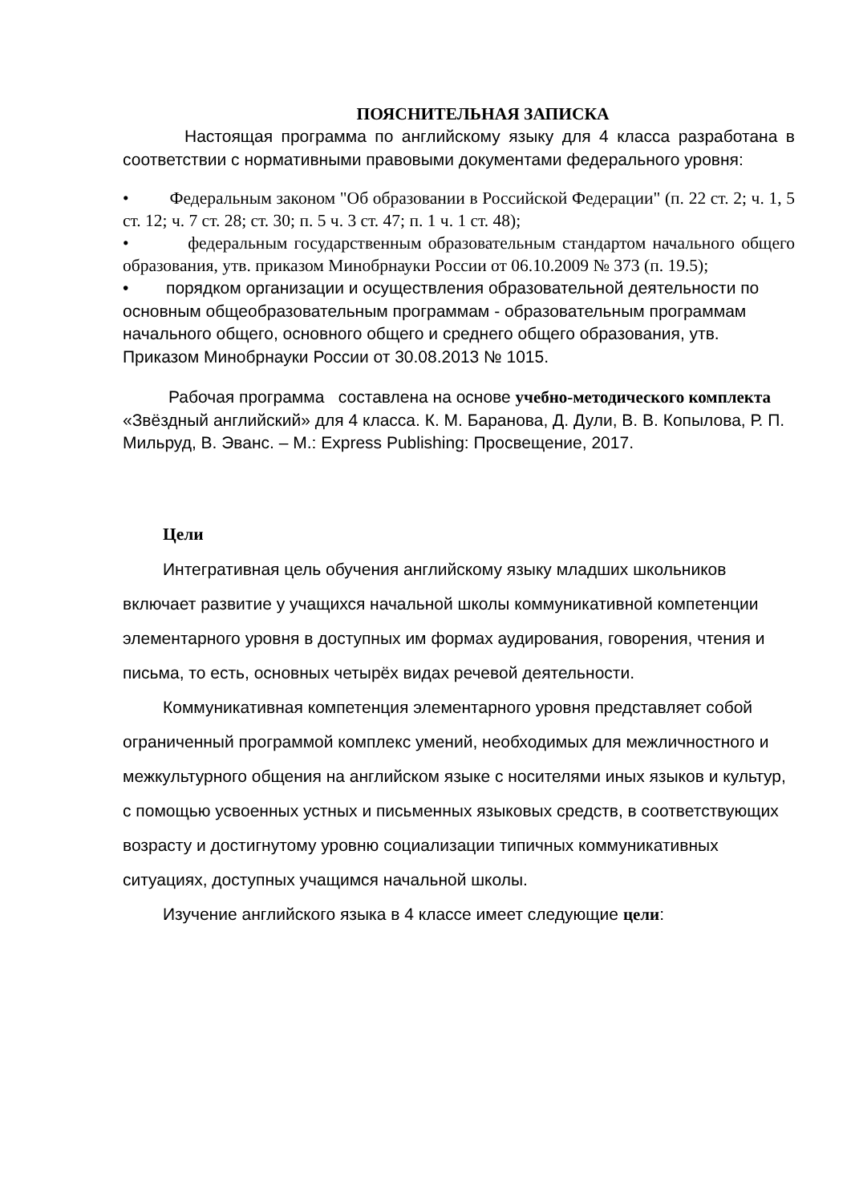ПОЯСНИТЕЛЬНАЯ ЗАПИСКА
Настоящая программа по английскому языку для 4 класса разработана в соответствии с нормативными правовыми документами федерального уровня:
• Федеральным законом "Об образовании в Российской Федерации" (п. 22 ст. 2; ч. 1, 5 ст. 12; ч. 7 ст. 28; ст. 30; п. 5 ч. 3 ст. 47; п. 1 ч. 1 ст. 48);
• федеральным государственным образовательным стандартом начального общего образования, утв. приказом Минобрнауки России от 06.10.2009 № 373 (п. 19.5);
• порядком организации и осуществления образовательной деятельности по основным общеобразовательным программам - образовательным программам начального общего, основного общего и среднего общего образования, утв. Приказом Минобрнауки России от 30.08.2013 № 1015.
Рабочая программа составлена на основе учебно-методического комплекта «Звёздный английский» для 4 класса. К. М. Баранова, Д. Дули, В. В. Копылова, Р. П. Мильруд, В. Эванс. – М.: Express Publishing: Просвещение, 2017.
Цели
Интегративная цель обучения английскому языку младших школьников включает развитие у учащихся начальной школы коммуникативной компетенции элементарного уровня в доступных им формах аудирования, говорения, чтения и письма, то есть, основных четырёх видах речевой деятельности.
Коммуникативная компетенция элементарного уровня представляет собой ограниченный программой комплекс умений, необходимых для межличностного и межкультурного общения на английском языке с носителями иных языков и культур, с помощью усвоенных устных и письменных языковых средств, в соответствующих возрасту и достигнутому уровню социализации типичных коммуникативных ситуациях, доступных учащимся начальной школы.
Изучение английского языка в 4 классе имеет следующие цели: